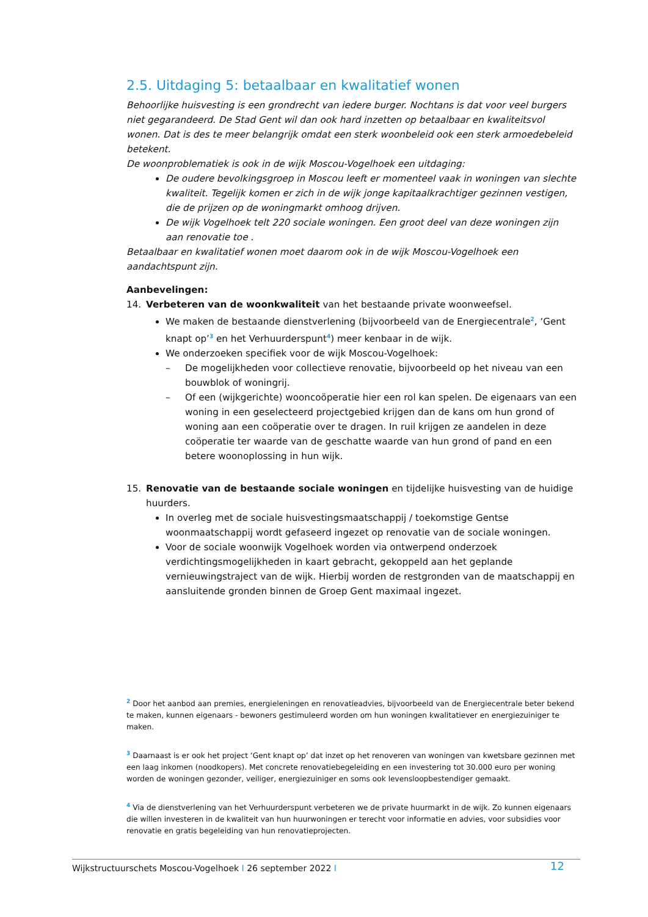2.5. Uitdaging 5: betaalbaar en kwalitatief wonen
Behoorlijke huisvesting is een grondrecht van iedere burger. Nochtans is dat voor veel burgers niet gegarandeerd. De Stad Gent wil dan ook hard inzetten op betaalbaar en kwaliteitsvol wonen. Dat is des te meer belangrijk omdat een sterk woonbeleid ook een sterk armoedebeleid betekent.
De woonproblematiek is ook in de wijk Moscou-Vogelhoek een uitdaging:
De oudere bevolkingsgroep in Moscou leeft er momenteel vaak in woningen van slechte kwaliteit. Tegelijk komen er zich in de wijk jonge kapitaalkrachtiger gezinnen vestigen, die de prijzen op de woningmarkt omhoog drijven.
De wijk Vogelhoek telt 220 sociale woningen. Een groot deel van deze woningen zijn aan renovatie toe .
Betaalbaar en kwalitatief wonen moet daarom ook in de wijk Moscou-Vogelhoek een aandachtspunt zijn.
Aanbevelingen:
14. Verbeteren van de woonkwaliteit van het bestaande private woonweefsel.
We maken de bestaande dienstverlening (bijvoorbeeld van de Energiecentrale<sup>2</sup>, ‘Gent knapt op’<sup>3</sup> en het Verhuurderspunt<sup>4</sup>) meer kenbaar in de wijk.
We onderzoeken specifiek voor de wijk Moscou-Vogelhoek:
– De mogelijkheden voor collectieve renovatie, bijvoorbeeld op het niveau van een bouwblok of woningrij.
– Of een (wijkgerichte) wooncoöperatie hier een rol kan spelen. De eigenaars van een woning in een geselecteerd projectgebied krijgen dan de kans om hun grond of woning aan een coöperatie over te dragen. In ruil krijgen ze aandelen in deze coöperatie ter waarde van de geschatte waarde van hun grond of pand en een betere woonoplossing in hun wijk.
15. Renovatie van de bestaande sociale woningen en tijdelijke huisvesting van de huidige huurders.
In overleg met de sociale huisvestingsmaatschappij / toekomstige Gentse woonmaatschappij wordt gefaseerd ingezet op renovatie van de sociale woningen.
Voor de sociale woonwijk Vogelhoek worden via ontwerpend onderzoek verdichtingsmogelijkheden in kaart gebracht, gekoppeld aan het geplande vernieuwingstraject van de wijk. Hierbij worden de restgronden van de maatschappij en aansluitende gronden binnen de Groep Gent maximaal ingezet.
<sup>2</sup> Door het aanbod aan premies, energieleningen en renovatieadvies, bijvoorbeeld van de Energiecentrale beter bekend te maken, kunnen eigenaars - bewoners gestimuleerd worden om hun woningen kwalitatiever en energiezuiniger te maken.
<sup>3</sup> Daarnaast is er ook het project ‘Gent knapt op’ dat inzet op het renoveren van woningen van kwetsbare gezinnen met een laag inkomen (noodkopers). Met concrete renovatiebegeleiding en een investering tot 30.000 euro per woning worden de woningen gezonder, veiliger, energiezuiniger en soms ook levensloopbestendiger gemaakt.
<sup>4</sup> Via de dienstverlening van het Verhuurderspunt verbeteren we de private huurmarkt in de wijk. Zo kunnen eigenaars die willen investeren in de kwaliteit van hun huurwoningen er terecht voor informatie en advies, voor subsidies voor renovatie en gratis begeleiding van hun renovatieprojecten.
Wijkstructuurschets Moscou-Vogelhoek I 26 september 2022 I 12